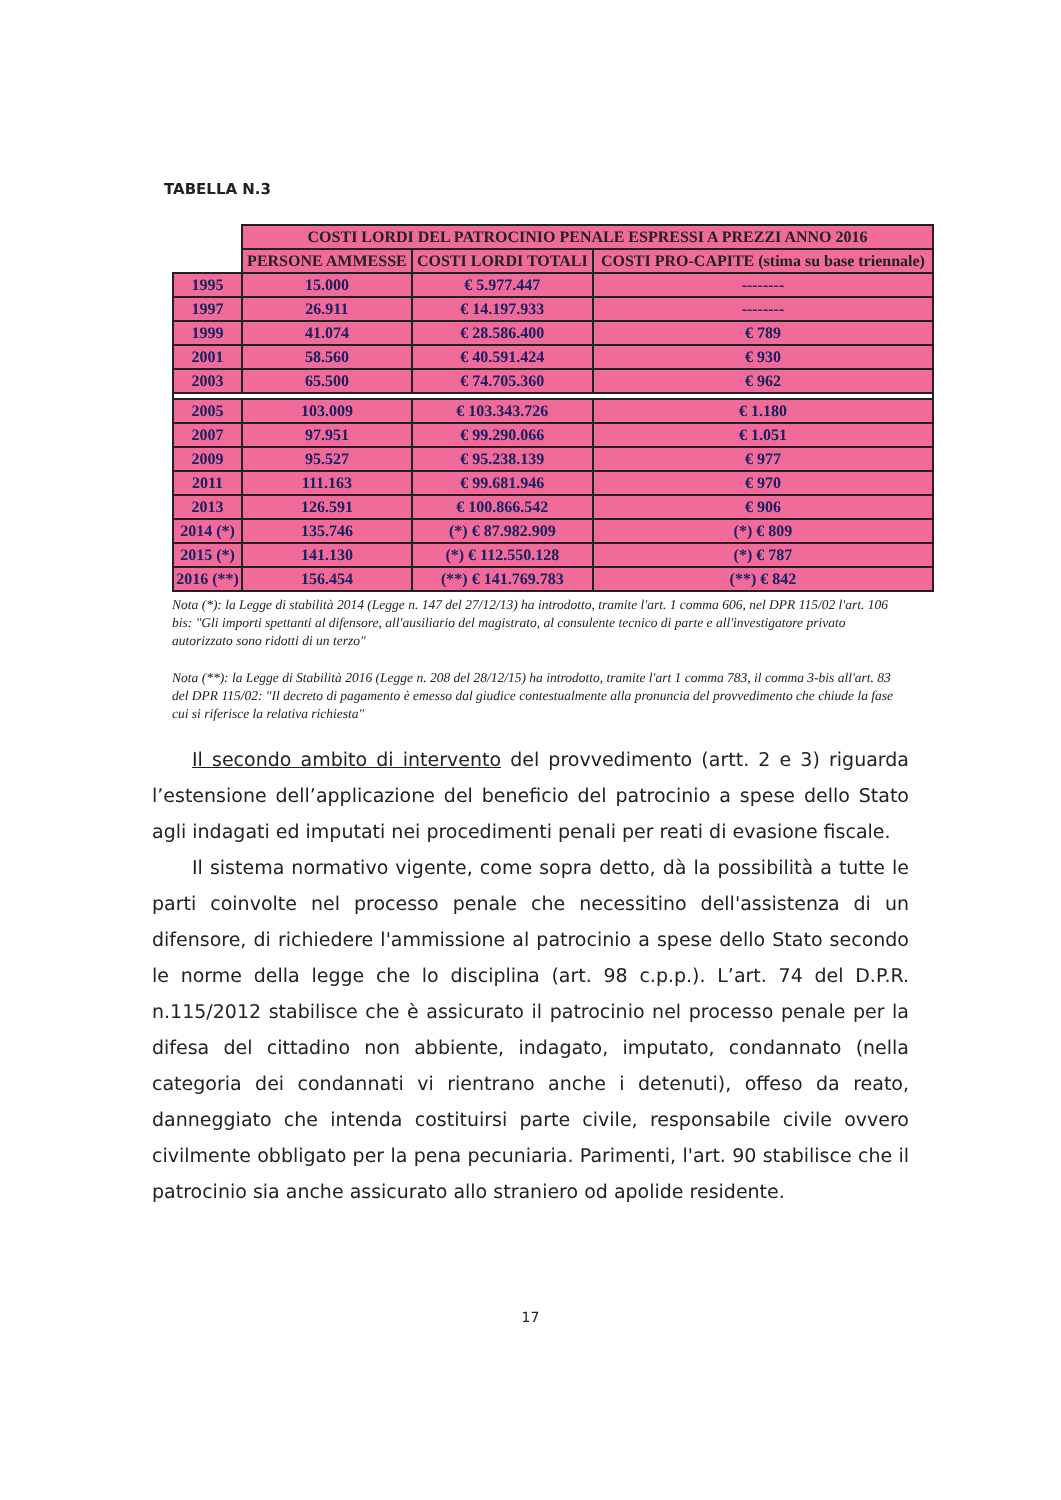TABELLA N.3
| | COSTI LORDI DEL PATROCINIO PENALE ESPRESSI A PREZZI ANNO 2016 | | |
| --- | --- | --- | --- |
| | PERSONE AMMESSE | COSTI LORDI TOTALI | COSTI PRO-CAPITE (stima su base triennale) |
| 1995 | 15.000 | € 5.977.447 | -------- |
| 1997 | 26.911 | € 14.197.933 | -------- |
| 1999 | 41.074 | € 28.586.400 | € 789 |
| 2001 | 58.560 | € 40.591.424 | € 930 |
| 2003 | 65.500 | € 74.705.360 | € 962 |
| 2005 | 103.009 | € 103.343.726 | € 1.180 |
| 2007 | 97.951 | € 99.290.066 | € 1.051 |
| 2009 | 95.527 | € 95.238.139 | € 977 |
| 2011 | 111.163 | € 99.681.946 | € 970 |
| 2013 | 126.591 | € 100.866.542 | € 906 |
| 2014 (*) | 135.746 | (*) € 87.982.909 | (*) € 809 |
| 2015 (*) | 141.130 | (*) € 112.550.128 | (*) € 787 |
| 2016 (**) | 156.454 | (**) € 141.769.783 | (**) € 842 |
Nota (*): la Legge di stabilità 2014 (Legge n. 147 del 27/12/13) ha introdotto, tramite l'art. 1 comma 606, nel DPR 115/02 l'art. 106 bis: "Gli importi spettanti al difensore, all'ausiliario del magistrato, al consulente tecnico di parte e all'investigatore privato autorizzato sono ridotti di un terzo"
Nota (**): la Legge di Stabilità 2016 (Legge n. 208 del 28/12/15) ha introdotto, tramite l'art 1 comma 783, il comma 3-bis all'art. 83 del DPR 115/02: "Il decreto di pagamento è emesso dal giudice contestualmente alla pronuncia del provvedimento che chiude la fase cui si riferisce la relativa richiesta"
Il secondo ambito di intervento del provvedimento (artt. 2 e 3) riguarda l’estensione dell’applicazione del beneficio del patrocinio a spese dello Stato agli indagati ed imputati nei procedimenti penali per reati di evasione fiscale.
Il sistema normativo vigente, come sopra detto, dà la possibilità a tutte le parti coinvolte nel processo penale che necessitino dell'assistenza di un difensore, di richiedere l'ammissione al patrocinio a spese dello Stato secondo le norme della legge che lo disciplina (art. 98 c.p.p.). L’art. 74 del D.P.R. n.115/2012 stabilisce che è assicurato il patrocinio nel processo penale per la difesa del cittadino non abbiente, indagato, imputato, condannato (nella categoria dei condannati vi rientrano anche i detenuti), offeso da reato, danneggiato che intenda costituirsi parte civile, responsabile civile ovvero civilmente obbligato per la pena pecuniaria. Parimenti, l'art. 90 stabilisce che il patrocinio sia anche assicurato allo straniero od apolide residente.
17